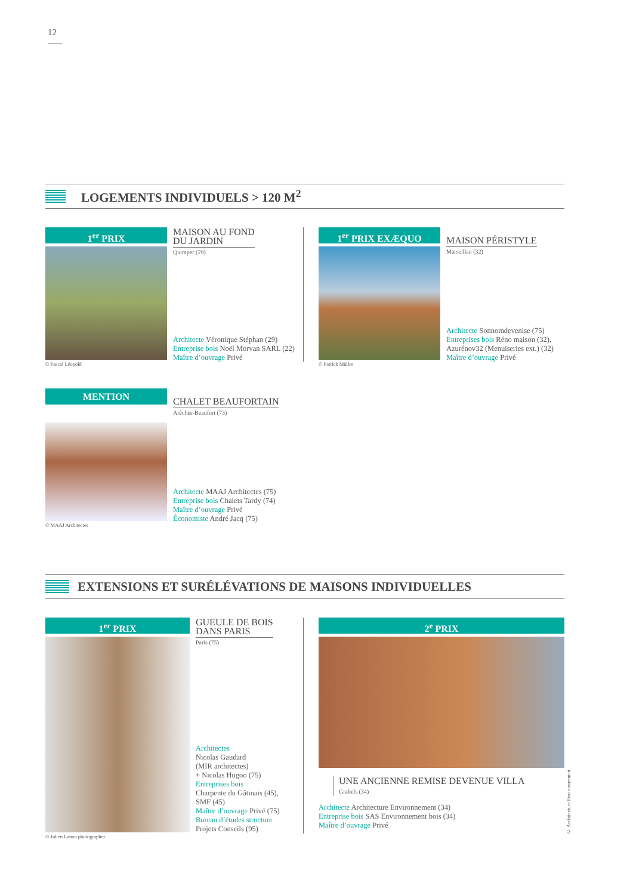12
LOGEMENTS INDIVIDUELS > 120 M<sup>2</sup>
1<sup>er</sup> PRIX
© Pascal Léopold
MAISON AU FOND
DU JARDIN
Quimper (29)
Architecte Véronique Stéphan (29)
Entreprise bois Noël Morvan SARL (22)
Maître d’ouvrage Privé
1<sup>er</sup> PRIX EXÆQUO
© Patrick Müller
MAISON PÉRISTYLE
Marseillan (32)
Architecte Sonnomdevenise (75)
Entreprises bois Réno maison (32),
Azurénov32 (Menuiseries ext.) (32)
Maître d’ouvrage Privé
MENTION
© MAAJ Architectes
CHALET BEAUFORTAIN
Arêches-Beaufort (73)
Architecte MAAJ Architectes (75)
Entreprise bois Chalets Tardy (74)
Maître d’ouvrage Privé
Économiste André Jacq (75)
EXTENSIONS ET SURÉLÉVATIONS DE MAISONS INDIVIDUELLES
1<sup>er</sup> PRIX
© Julien Lanoo photographer
GUEULE DE BOIS
DANS PARIS
Paris (75)
Architectes
Nicolas Gaudard
(MIR architectes)
+ Nicolas Hugoo (75)
Entreprises bois
Charpente du Gâtinais (45),
SMF (45)
Maître d’ouvrage Privé (75)
Bureau d’études structure
Projets Conseils (95)
2<sup>e</sup> PRIX
UNE ANCIENNE REMISE DEVENUE VILLA
Grabels (34)
Architecte Architecture Environnement (34)
Entreprise bois SAS Environnement bois (34)
Maître d’ouvrage Privé
© Architecture Environnement